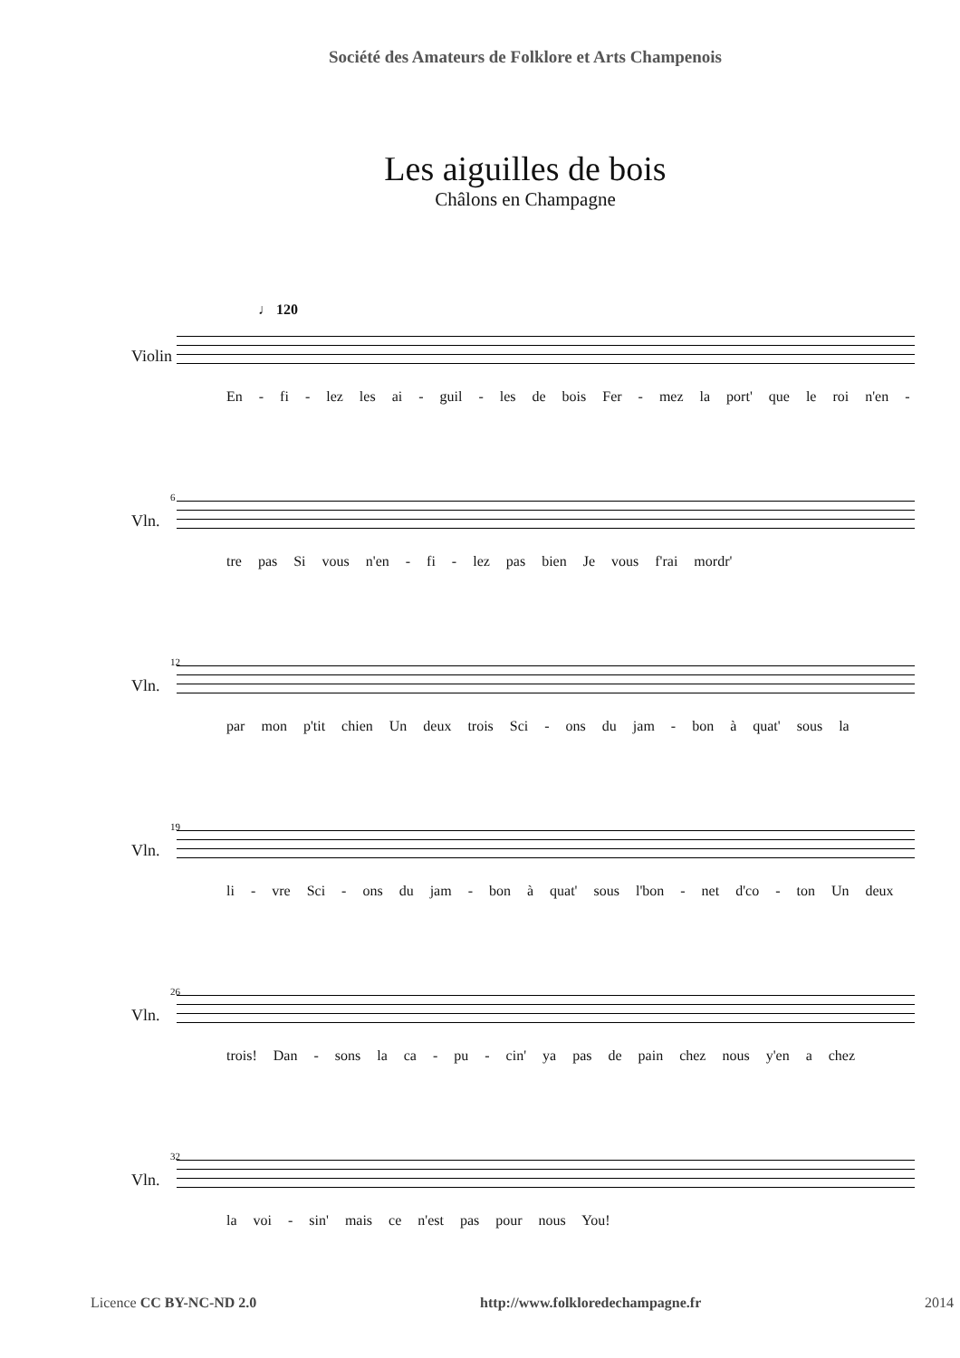Société des Amateurs de Folklore et Arts Champenois
Les aiguilles de bois
Châlons en Champagne
♩ 120
Violin
En - fi - lez les ai - guil - les de bois Fer - mez la port' que le roi n'en -
6
Vln.
tre pas Si vous n'en - fi - lez pas bien Je vous f'rai mordr'
12
Vln.
par mon p'tit chien Un deux trois Sci - ons du jam - bon à quat' sous la
19
Vln.
li - vre Sci - ons du jam - bon à quat' sous l'bon - net d'co - ton Un deux
26
Vln.
trois! Dan - sons la ca - pu - cin' ya pas de pain chez nous y'en a chez
32
Vln.
la voi - sin' mais ce n'est pas pour nous You!
Licence CC BY-NC-ND 2.0 http://www.folkloredechampagne.fr 2014